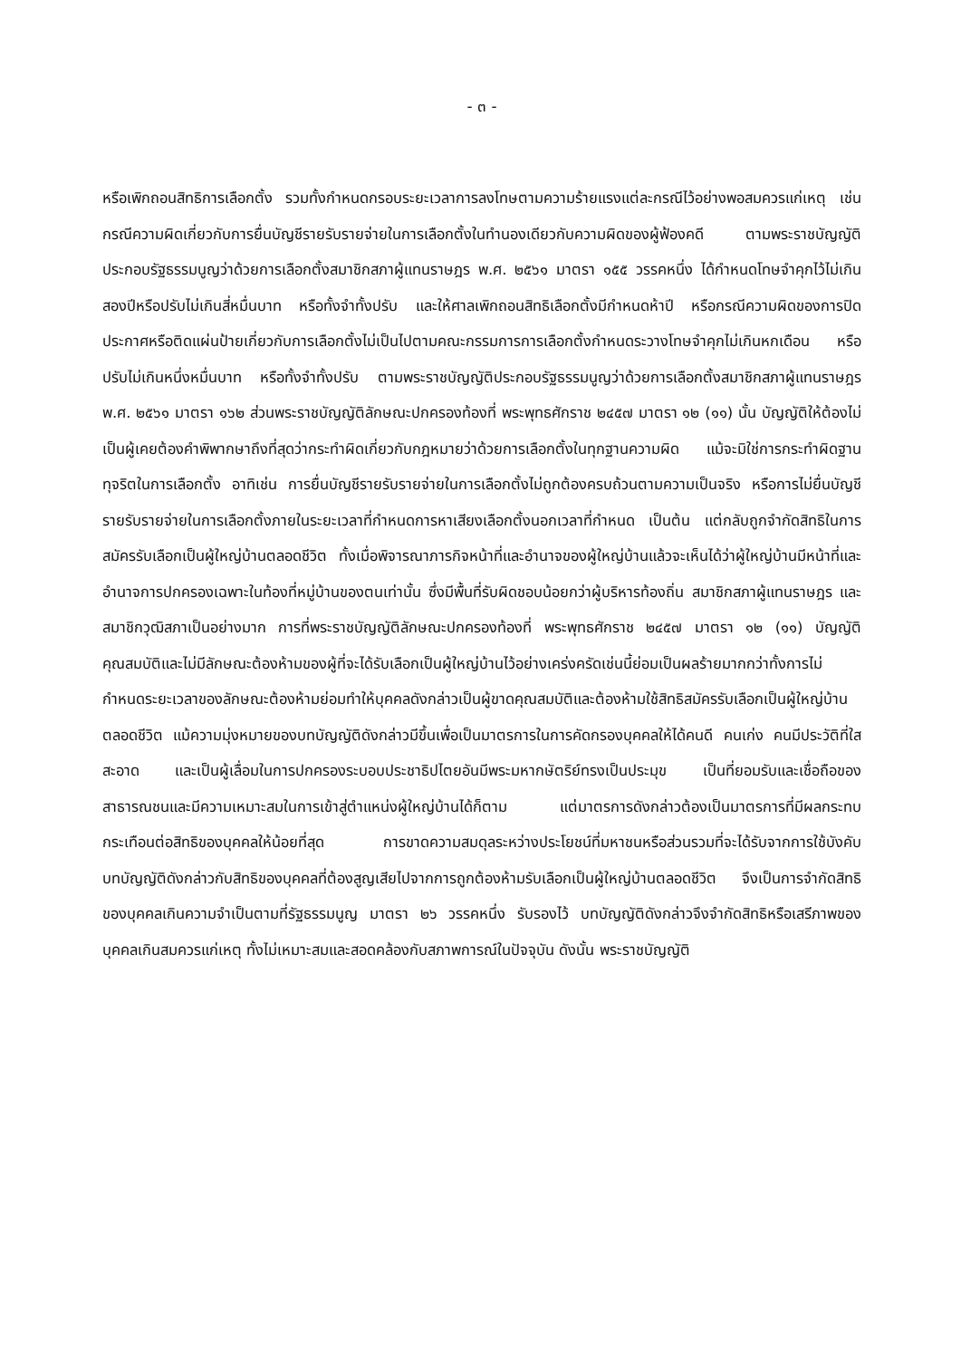- ๓ -
หรือเพิกถอนสิทธิการเลือกตั้ง รวมทั้งกำหนดกรอบระยะเวลาการลงโทษตามความร้ายแรงแต่ละกรณีไว้อย่างพอสมควรแก่เหตุ เช่น กรณีความผิดเกี่ยวกับการยื่นบัญชีรายรับรายจ่ายในการเลือกตั้งในทำนองเดียวกับความผิดของผู้ฟ้องคดี ตามพระราชบัญญัติประกอบรัฐธรรมนูญว่าด้วยการเลือกตั้งสมาชิกสภาผู้แทนราษฎร พ.ศ. ๒๕๖๑ มาตรา ๑๕๕ วรรคหนึ่ง ได้กำหนดโทษจำคุกไว้ไม่เกินสองปีหรือปรับไม่เกินสี่หมื่นบาท หรือทั้งจำทั้งปรับ และให้ศาลเพิกถอนสิทธิเลือกตั้งมีกำหนดห้าปี หรือกรณีความผิดของการปิดประกาศหรือติดแผ่นป้ายเกี่ยวกับการเลือกตั้งไม่เป็นไปตามคณะกรรมการการเลือกตั้งกำหนดระวางโทษจำคุกไม่เกินหกเดือน หรือปรับไม่เกินหนึ่งหมื่นบาท หรือทั้งจำทั้งปรับ ตามพระราชบัญญัติประกอบรัฐธรรมนูญว่าด้วยการเลือกตั้งสมาชิกสภาผู้แทนราษฎร พ.ศ. ๒๕๖๑ มาตรา ๑๖๒ ส่วนพระราชบัญญัติลักษณะปกครองท้องที่ พระพุทธศักราช ๒๔๕๗ มาตรา ๑๒ (๑๑) นั้น บัญญัติให้ต้องไม่เป็นผู้เคยต้องคำพิพากษาถึงที่สุดว่ากระทำผิดเกี่ยวกับกฎหมายว่าด้วยการเลือกตั้งในทุกฐานความผิด แม้จะมิใช่การกระทำผิดฐานทุจริตในการเลือกตั้ง อาทิเช่น การยื่นบัญชีรายรับรายจ่ายในการเลือกตั้งไม่ถูกต้องครบถ้วนตามความเป็นจริง หรือการไม่ยื่นบัญชีรายรับรายจ่ายในการเลือกตั้งภายในระยะเวลาที่กำหนดการหาเสียงเลือกตั้งนอกเวลาที่กำหนด เป็นต้น แต่กลับถูกจำกัดสิทธิในการสมัครรับเลือกเป็นผู้ใหญ่บ้านตลอดชีวิต ทั้งเมื่อพิจารณาภารกิจหน้าที่และอำนาจของผู้ใหญ่บ้านแล้วจะเห็นได้ว่าผู้ใหญ่บ้านมีหน้าที่และอำนาจการปกครองเฉพาะในท้องที่หมู่บ้านของตนเท่านั้น ซึ่งมีพื้นที่รับผิดชอบน้อยกว่าผู้บริหารท้องถิ่น สมาชิกสภาผู้แทนราษฎร และสมาชิกวุฒิสภาเป็นอย่างมาก การที่พระราชบัญญัติลักษณะปกครองท้องที่ พระพุทธศักราช ๒๔๕๗ มาตรา ๑๒ (๑๑) บัญญัติคุณสมบัติและไม่มีลักษณะต้องห้ามของผู้ที่จะได้รับเลือกเป็นผู้ใหญ่บ้านไว้อย่างเคร่งครัดเช่นนี้ย่อมเป็นผลร้ายมากกว่าทั้งการไม่กำหนดระยะเวลาของลักษณะต้องห้ามย่อมทำให้บุคคลดังกล่าวเป็นผู้ขาดคุณสมบัติและต้องห้ามใช้สิทธิสมัครรับเลือกเป็นผู้ใหญ่บ้านตลอดชีวิต แม้ความมุ่งหมายของบทบัญญัติดังกล่าวมีขึ้นเพื่อเป็นมาตรการในการคัดกรองบุคคลให้ได้คนดี คนเก่ง คนมีประวัติที่ใสสะอาด และเป็นผู้เลื่อมในการปกครองระบอบประชาธิปไตยอันมีพระมหากษัตริย์ทรงเป็นประมุข เป็นที่ยอมรับและเชื่อถือของสาธารณชนและมีความเหมาะสมในการเข้าสู่ตำแหน่งผู้ใหญ่บ้านได้ก็ตาม แต่มาตรการดังกล่าวต้องเป็นมาตรการที่มีผลกระทบกระเทือนต่อสิทธิของบุคคลให้น้อยที่สุด การขาดความสมดุลระหว่างประโยชน์ที่มหาชนหรือส่วนรวมที่จะได้รับจากการใช้บังคับบทบัญญัติดังกล่าวกับสิทธิของบุคคลที่ต้องสูญเสียไปจากการถูกต้องห้ามรับเลือกเป็นผู้ใหญ่บ้านตลอดชีวิต จึงเป็นการจำกัดสิทธิของบุคคลเกินความจำเป็นตามที่รัฐธรรมนูญ มาตรา ๒๖ วรรคหนึ่ง รับรองไว้ บทบัญญัติดังกล่าวจึงจำกัดสิทธิหรือเสรีภาพของบุคคลเกินสมควรแก่เหตุ ทั้งไม่เหมาะสมและสอดคล้องกับสภาพการณ์ในปัจจุบัน ดังนั้น พระราชบัญญัติ